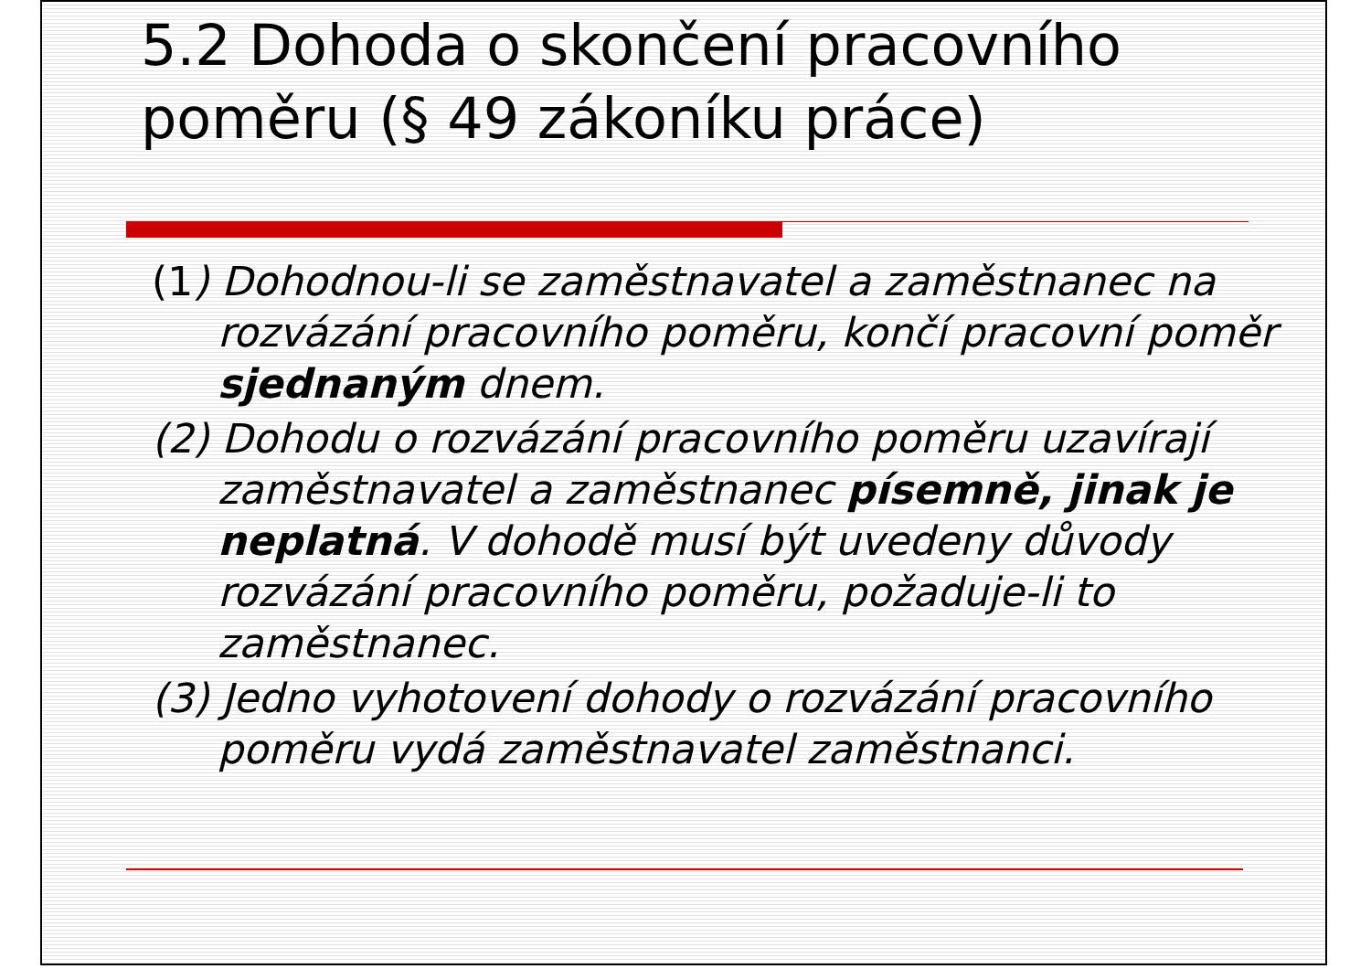5.2 Dohoda o skončení pracovního poměru (§ 49 zákoníku práce)
(1) Dohodnou-li se zaměstnavatel a zaměstnanec na rozvázání pracovního poměru, končí pracovní poměr sjednaným dnem.
(2) Dohodu o rozvázání pracovního poměru uzavírají zaměstnavatel a zaměstnanec písemně, jinak je neplatná. V dohodě musí být uvedeny důvody rozvázání pracovního poměru, požaduje-li to zaměstnanec.
(3) Jedno vyhotovení dohody o rozvázání pracovního poměru vydá zaměstnavatel zaměstnanci.